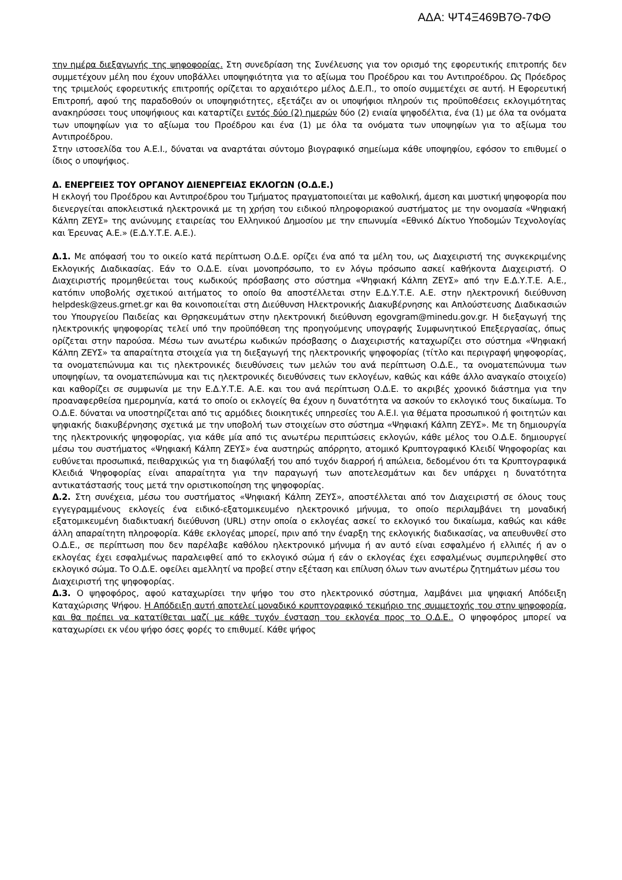ΑΔΑ: ΨΤ4Ξ469Β7Θ-7ΦΘ
την ημέρα διεξαγωγής της ψηφοφορίας. Στη συνεδρίαση της Συνέλευσης για τον ορισμό της εφορευτικής επιτροπής δεν συμμετέχουν μέλη που έχουν υποβάλλει υποψηφιότητα για το αξίωμα του Προέδρου και του Αντιπροέδρου. Ως Πρόεδρος της τριμελούς εφορευτικής επιτροπής ορίζεται το αρχαιότερο μέλος Δ.Ε.Π., το οποίο συμμετέχει σε αυτή. Η Εφορευτική Επιτροπή, αφού της παραδοθούν οι υποψηφιότητες, εξετάζει αν οι υποψήφιοι πληρούν τις προϋποθέσεις εκλογιμότητας ανακηρύσσει τους υποψήφιους και καταρτίζει εντός δύο (2) ημερών δύο (2) ενιαία ψηφοδέλτια, ένα (1) με όλα τα ονόματα των υποψηφίων για το αξίωμα του Προέδρου και ένα (1) με όλα τα ονόματα των υποψηφίων για το αξίωμα του Αντιπροέδρου.
Στην ιστοσελίδα του Α.Ε.Ι., δύναται να αναρτάται σύντομο βιογραφικό σημείωμα κάθε υποψηφίου, εφόσον το επιθυμεί ο ίδιος ο υποψήφιος.
Δ. ΕΝΕΡΓΕΙΕΣ ΤΟΥ ΟΡΓΑΝΟΥ ΔΙΕΝΕΡΓΕΙΑΣ ΕΚΛΟΓΩΝ (Ο.Δ.Ε.)
Η εκλογή του Προέδρου και Αντιπροέδρου του Τμήματος πραγματοποιείται με καθολική, άμεση και μυστική ψηφοφορία που διενεργείται αποκλειστικά ηλεκτρονικά με τη χρήση του ειδικού πληροφοριακού συστήματος με την ονομασία «Ψηφιακή Κάλπη ΖΕΥΣ» της ανώνυμης εταιρείας του Ελληνικού Δημοσίου με την επωνυμία «Εθνικό Δίκτυο Υποδομών Τεχνολογίας και Έρευνας Α.Ε.» (Ε.Δ.Υ.Τ.Ε. Α.Ε.).
Δ.1. Με απόφασή του το οικείο κατά περίπτωση Ο.Δ.Ε. ορίζει ένα από τα μέλη του, ως Διαχειριστή της συγκεκριμένης Εκλογικής Διαδικασίας. Εάν το Ο.Δ.Ε. είναι μονοπρόσωπο, το εν λόγω πρόσωπο ασκεί καθήκοντα Διαχειριστή. Ο Διαχειριστής προμηθεύεται τους κωδικούς πρόσβασης στο σύστημα «Ψηφιακή Κάλπη ΖΕΥΣ» από την Ε.Δ.Υ.Τ.Ε. Α.Ε., κατόπιν υποβολής σχετικού αιτήματος το οποίο θα αποστέλλεται στην Ε.Δ.Υ.Τ.Ε. Α.Ε. στην ηλεκτρονική διεύθυνση helpdesk@zeus.grnet.gr και θα κοινοποιείται στη Διεύθυνση Ηλεκτρονικής Διακυβέρνησης και Απλούστευσης Διαδικασιών του Υπουργείου Παιδείας και Θρησκευμάτων στην ηλεκτρονική διεύθυνση egovgram@minedu.gov.gr. Η διεξαγωγή της ηλεκτρονικής ψηφοφορίας τελεί υπό την προϋπόθεση της προηγούμενης υπογραφής Συμφωνητικού Επεξεργασίας, όπως ορίζεται στην παρούσα. Μέσω των ανωτέρω κωδικών πρόσβασης ο Διαχειριστής καταχωρίζει στο σύστημα «Ψηφιακή Κάλπη ΖΕΥΣ» τα απαραίτητα στοιχεία για τη διεξαγωγή της ηλεκτρονικής ψηφοφορίας (τίτλο και περιγραφή ψηφοφορίας, τα ονοματεπώνυμα και τις ηλεκτρονικές διευθύνσεις των μελών του ανά περίπτωση Ο.Δ.Ε., τα ονοματεπώνυμα των υποψηφίων, τα ονοματεπώνυμα και τις ηλεκτρονικές διευθύνσεις των εκλογέων, καθώς και κάθε άλλο αναγκαίο στοιχείο) και καθορίζει σε συμφωνία με την Ε.Δ.Υ.Τ.Ε. Α.Ε. και του ανά περίπτωση Ο.Δ.Ε. το ακριβές χρονικό διάστημα για την προαναφερθείσα ημερομηνία, κατά το οποίο οι εκλογείς θα έχουν η δυνατότητα να ασκούν το εκλογικό τους δικαίωμα. Το Ο.Δ.Ε. δύναται να υποστηρίζεται από τις αρμόδιες διοικητικές υπηρεσίες του Α.Ε.Ι. για θέματα προσωπικού ή φοιτητών και ψηφιακής διακυβέρνησης σχετικά με την υποβολή των στοιχείων στο σύστημα «Ψηφιακή Κάλπη ΖΕΥΣ». Με τη δημιουργία της ηλεκτρονικής ψηφοφορίας, για κάθε μία από τις ανωτέρω περιπτώσεις εκλογών, κάθε μέλος του Ο.Δ.Ε. δημιουργεί μέσω του συστήματος «Ψηφιακή Κάλπη ΖΕΥΣ» ένα αυστηρώς απόρρητο, ατομικό Κρυπτογραφικό Κλειδί Ψηφοφορίας και ευθύνεται προσωπικά, πειθαρχικώς για τη διαφύλαξή του από τυχόν διαρροή ή απώλεια, δεδομένου ότι τα Κρυπτογραφικά Κλειδιά Ψηφοφορίας είναι απαραίτητα για την παραγωγή των αποτελεσμάτων και δεν υπάρχει η δυνατότητα αντικατάστασής τους μετά την οριστικοποίηση της ψηφοφορίας.
Δ.2. Στη συνέχεια, μέσω του συστήματος «Ψηφιακή Κάλπη ΖΕΥΣ», αποστέλλεται από τον Διαχειριστή σε όλους τους εγγεγραμμένους εκλογείς ένα ειδικό-εξατομικευμένο ηλεκτρονικό μήνυμα, το οποίο περιλαμβάνει τη μοναδική εξατομικευμένη διαδικτυακή διεύθυνση (URL) στην οποία ο εκλογέας ασκεί το εκλογικό του δικαίωμα, καθώς και κάθε άλλη απαραίτητη πληροφορία. Κάθε εκλογέας μπορεί, πριν από την έναρξη της εκλογικής διαδικασίας, να απευθυνθεί στο Ο.Δ.Ε., σε περίπτωση που δεν παρέλαβε καθόλου ηλεκτρονικό μήνυμα ή αν αυτό είναι εσφαλμένο ή ελλιπές ή αν ο εκλογέας έχει εσφαλμένως παραλειφθεί από το εκλογικό σώμα ή εάν ο εκλογέας έχει εσφαλμένως συμπεριληφθεί στο εκλογικό σώμα. Το Ο.Δ.Ε. οφείλει αμελλητί να προβεί στην εξέταση και επίλυση όλων των ανωτέρω ζητημάτων μέσω του
Διαχειριστή της ψηφοφορίας.
Δ.3. Ο ψηφοφόρος, αφού καταχωρίσει την ψήφο του στο ηλεκτρονικό σύστημα, λαμβάνει μια ψηφιακή Απόδειξη Καταχώρισης Ψήφου. Η Απόδειξη αυτή αποτελεί μοναδικό κρυπτογραφικό τεκμήριο της συμμετοχής του στην ψηφοφορία, και θα πρέπει να κατατίθεται μαζί με κάθε τυχόν ένσταση του εκλογέα προς το Ο.Δ.Ε.. Ο ψηφοφόρος μπορεί να καταχωρίσει εκ νέου ψήφο όσες φορές το επιθυμεί. Κάθε ψήφος